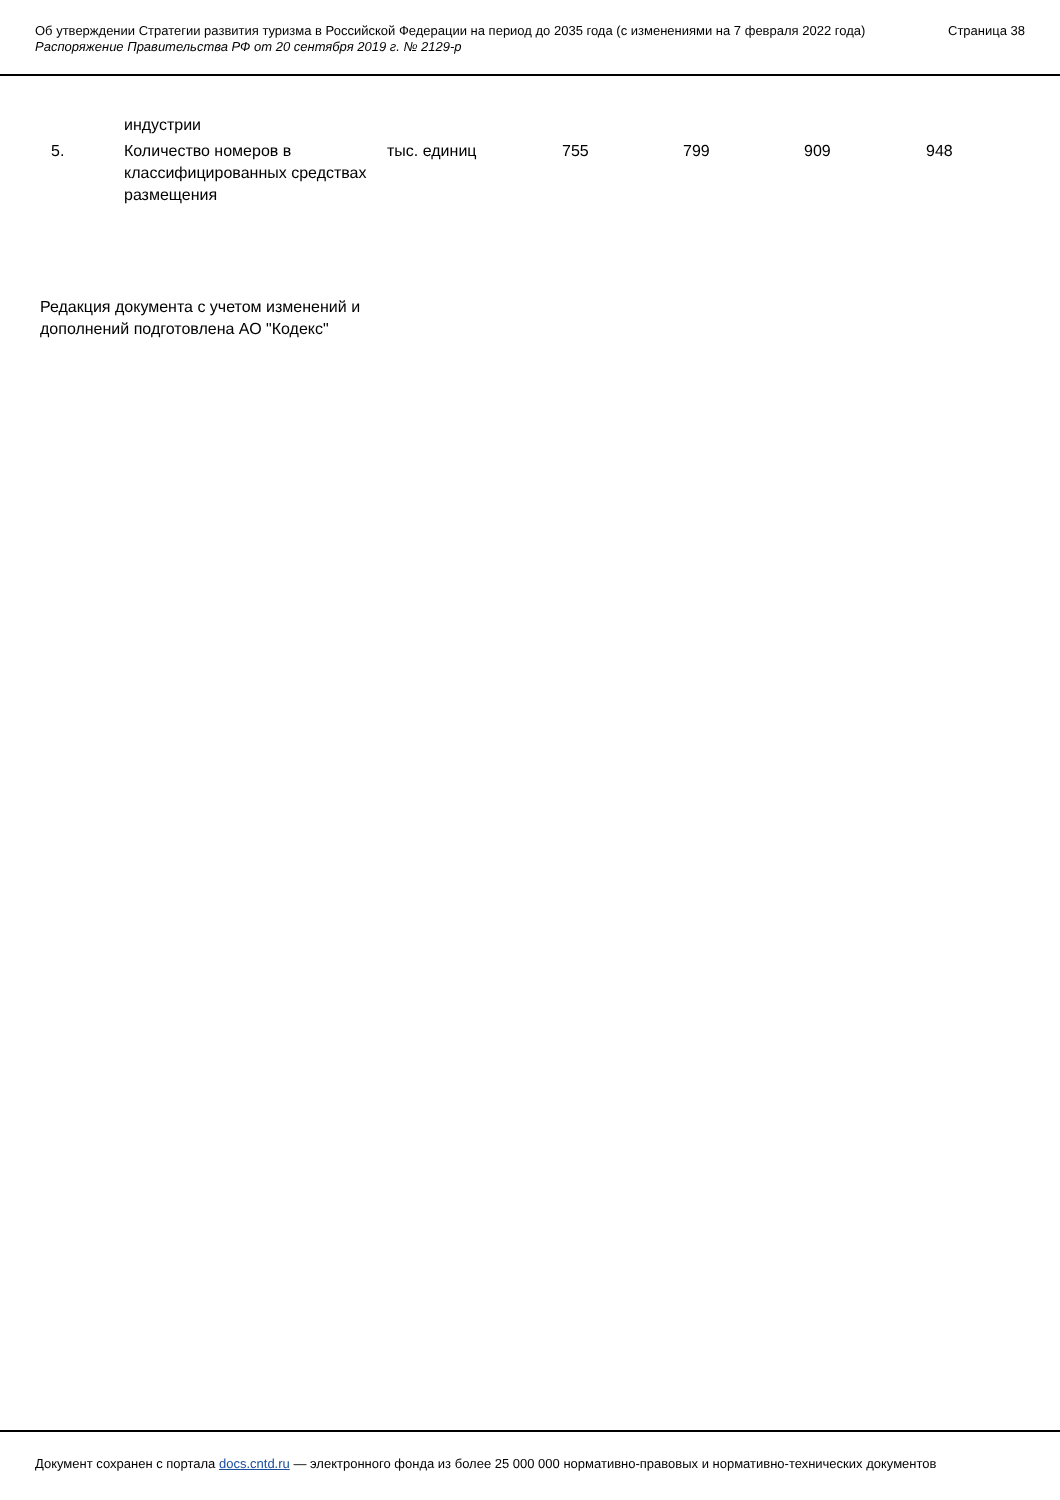Об утверждении Стратегии развития туризма в Российской Федерации на период до 2035 года (с изменениями на 7 февраля 2022 года)
Распоряжение Правительства РФ от 20 сентября 2019 г. № 2129-р
Страница 38
| | индустрии | | | | | |
| 5. | Количество номеров в классифицированных средствах размещения | тыс. единиц | 755 | 799 | 909 | 948 |
Редакция документа с учетом изменений и дополнений подготовлена АО "Кодекс"
Документ сохранен с портала docs.cntd.ru — электронного фонда из более 25 000 000 нормативно-правовых и нормативно-технических документов